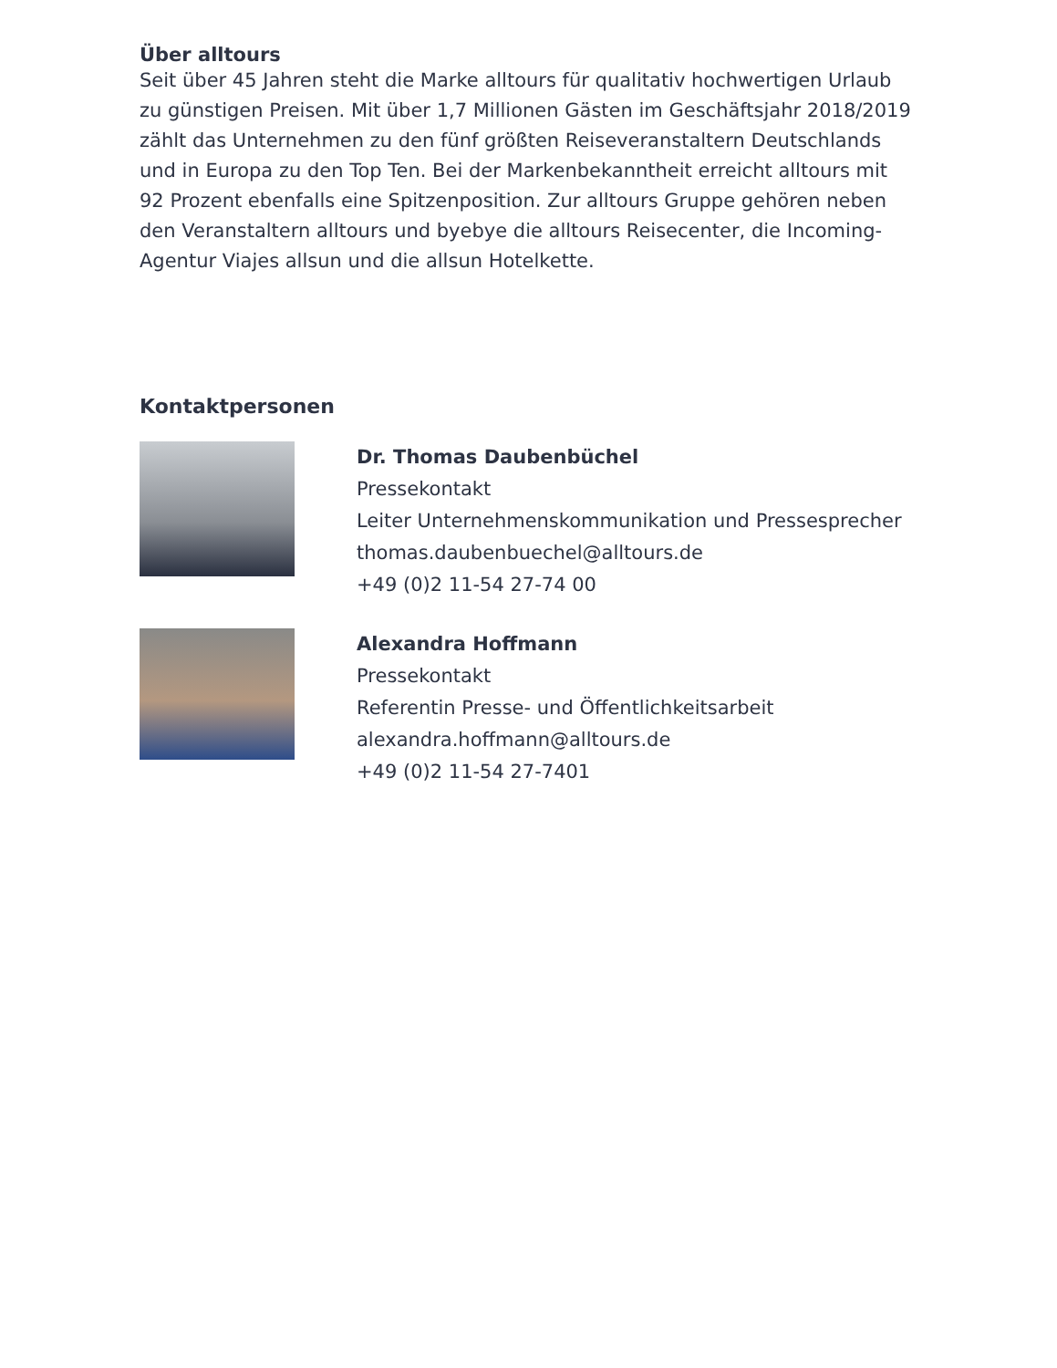Über alltours
Seit über 45 Jahren steht die Marke alltours für qualitativ hochwertigen Urlaub zu günstigen Preisen. Mit über 1,7 Millionen Gästen im Geschäftsjahr 2018/2019 zählt das Unternehmen zu den fünf größten Reiseveranstaltern Deutschlands und in Europa zu den Top Ten. Bei der Markenbekanntheit erreicht alltours mit 92 Prozent ebenfalls eine Spitzenposition. Zur alltours Gruppe gehören neben den Veranstaltern alltours und byebye die alltours Reisecenter, die Incoming-Agentur Viajes allsun und die allsun Hotelkette.
Kontaktpersonen
Dr. Thomas Daubenbüchel
Pressekontakt
Leiter Unternehmenskommunikation und Pressesprecher
thomas.daubenbuechel@alltours.de
+49 (0)2 11-54 27-74 00
Alexandra Hoffmann
Pressekontakt
Referentin Presse- und Öffentlichkeitsarbeit
alexandra.hoffmann@alltours.de
+49 (0)2 11-54 27-7401